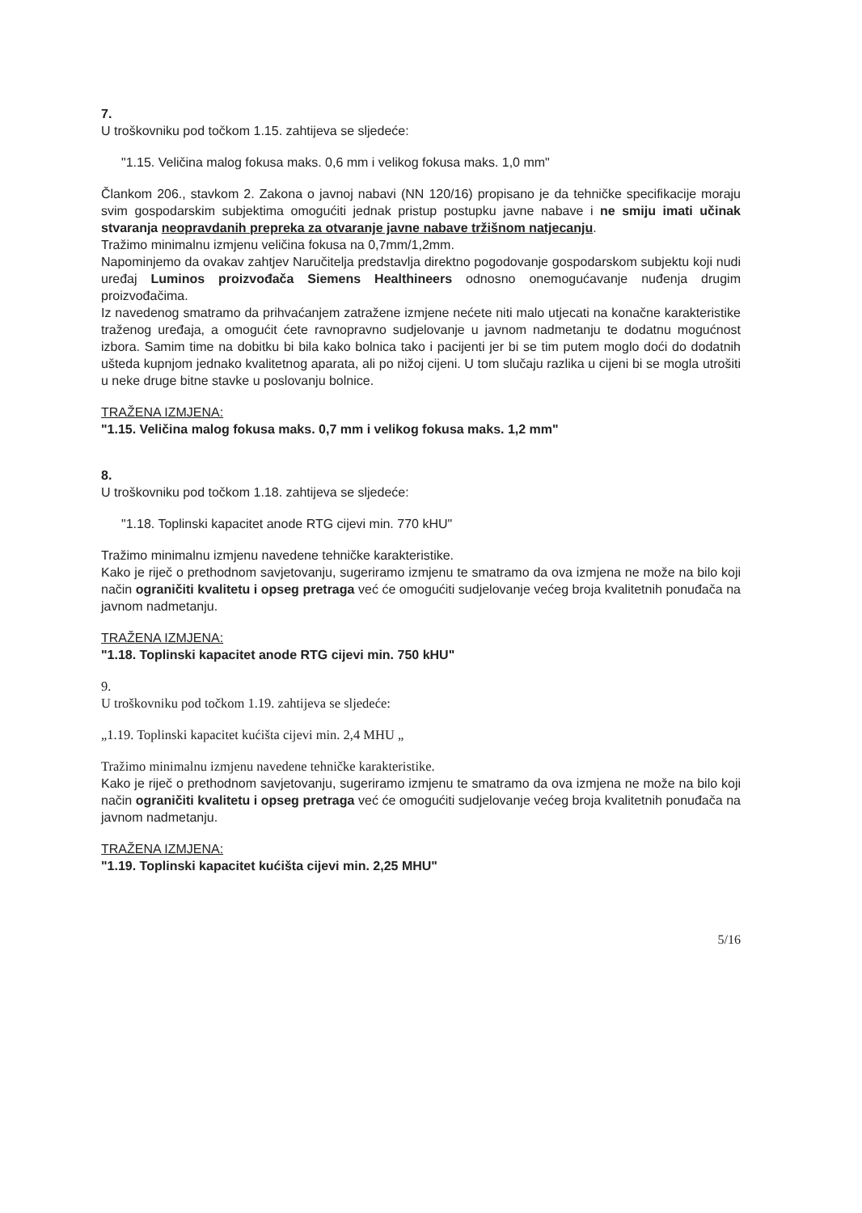7.
U troškovniku pod točkom 1.15. zahtijeva se sljedeće:
"1.15. Veličina malog fokusa maks. 0,6 mm i velikog fokusa maks. 1,0 mm"
Člankom 206., stavkom 2. Zakona o javnoj nabavi (NN 120/16) propisano je da tehničke specifikacije moraju svim gospodarskim subjektima omogućiti jednak pristup postupku javne nabave i ne smiju imati učinak stvaranja neopravdanih prepreka za otvaranje javne nabave tržišnom natjecanju.
Tražimo minimalnu izmjenu veličina fokusa na 0,7mm/1,2mm.
Napominjemo da ovakav zahtjev Naručitelja predstavlja direktno pogodovanje gospodarskom subjektu koji nudi uređaj Luminos proizvođača Siemens Healthineers odnosno onemogućavanje nuđenja drugim proizvođačima.
Iz navedenog smatramo da prihvaćanjem zatražene izmjene nećete niti malo utjecati na konačne karakteristike traženog uređaja, a omogućit ćete ravnopravno sudjelovanje u javnom nadmetanju te dodatnu mogućnost izbora. Samim time na dobitku bi bila kako bolnica tako i pacijenti jer bi se tim putem moglo doći do dodatnih ušteda kupnjom jednako kvalitetnog aparata, ali po nižoj cijeni. U tom slučaju razlika u cijeni bi se mogla utrošiti u neke druge bitne stavke u poslovanju bolnice.
TRAŽENA IZMJENA:
"1.15. Veličina malog fokusa maks. 0,7 mm i velikog fokusa maks. 1,2 mm"
8.
U troškovniku pod točkom 1.18. zahtijeva se sljedeće:
"1.18. Toplinski kapacitet anode RTG cijevi min. 770 kHU"
Tražimo minimalnu izmjenu navedene tehničke karakteristike.
Kako je riječ o prethodnom savjetovanju, sugeriramo izmjenu te smatramo da ova izmjena ne može na bilo koji način ograničiti kvalitetu i opseg pretraga već će omogućiti sudjelovanje većeg broja kvalitetnih ponuđača na javnom nadmetanju.
TRAŽENA IZMJENA:
"1.18. Toplinski kapacitet anode RTG cijevi min. 750 kHU"
9.
U troškovniku pod točkom 1.19. zahtijeva se sljedeće:
„1.19. Toplinski kapacitet kućišta cijevi min. 2,4 MHU „
Tražimo minimalnu izmjenu navedene tehničke karakteristike.
Kako je riječ o prethodnom savjetovanju, sugeriramo izmjenu te smatramo da ova izmjena ne može na bilo koji način ograničiti kvalitetu i opseg pretraga već će omogućiti sudjelovanje većeg broja kvalitetnih ponuđača na javnom nadmetanju.
TRAŽENA IZMJENA:
"1.19. Toplinski kapacitet kućišta cijevi min. 2,25 MHU"
5/16